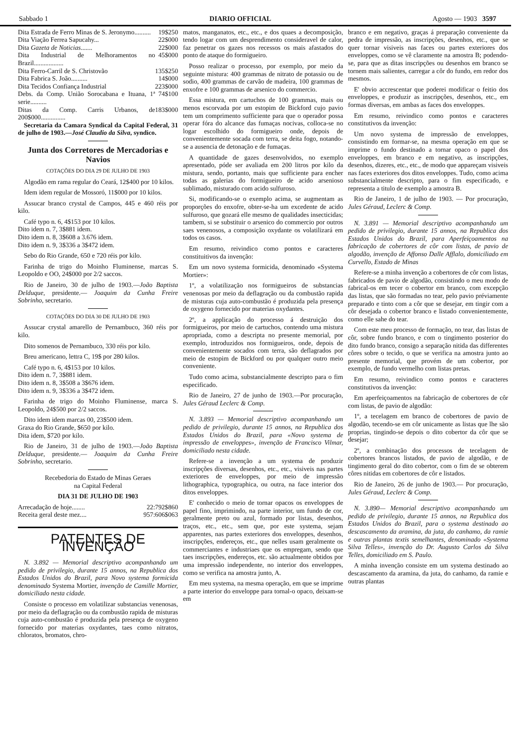Sabbado 1 DIARIO OFFICIAL Agosto — 1903 3597
| Dita Estrada de Ferro Minas de S. Jeronymo.......... | 19$250 |
| Dita Viação Ferrea Sapucahy... | 22$000 |
| Dita Gazeta de Noticias ....... | 22$000 |
| Dita Industrial de Melhoramentos no Brazil.................. | 45$000 |
| Dita Ferro-Carril de S. Christovão | 135$250 |
| Dita Fabrica S. João.......... | 14$000 |
| Dita Tecidos Confiança Industrial | 223$000 |
| Debs. da Comp. União Sorocabana e Ituana, 1ª serie.......... | 74$100 |
| Ditas da Comp. Carris Urbanos, de 200$000............... | 183$000 |
Secretaria da Camara Syndical da Capital Federal, 31 de julho de 1903.—José Claudio da Silva, syndico.
Junta dos Corretores de Mercadorias e Navios
COTAÇÕES DO DIA 29 DE JULHO DE 1903
Algodão em rama regular do Ceará, 12$400 por 10 kilos.
Idem idem regular de Mossoró, 11$000 por 10 kilos.
Assucar branco crystal de Campos, 445 e 460 réis por kilo.
Café typo n. 6, 4$153 por 10 kilos.
Dito idem n. 7, 3$881 idem.
Dito idem n. 8, 3$608 a 3.676 idem.
Dito idem n. 9, 3$336 a 3$472 idem.
Sebo do Rio Grande, 650 e 720 réis por kilo.
Farinha de trigo do Moinho Fluminense, marcas S. Leopoldo e OO, 24$000 por 2/2 saccos.
Rio de Janeiro, 30 de julho de 1903.—João Baptista Delduque, presidente.— Joaquim da Cunha Freire Sobrinho, secretario.
COTAÇÕES DO DIA 30 DE JULHO DE 1903
Assucar crystal amarello de Pernambuco, 360 réis por kilo.
Dito somenos de Pernambuco, 330 réis por kilo.
Breu americano, lettra C, 19$ por 280 kilos.
Café typo n. 6, 4$153 por 10 kilos.
Dito idem n. 7, 3$881 idem.
Dito idem n. 8, 3$508 a 3$676 idem.
Dito idem n. 9, 3$336 a 3$472 idem.
Farinha de trigo do Moinho Fluminense, marca S. Leopoldo, 24$500 por 2/2 saccos.
Dito idem idem marcas 00, 23$500 idem.
Graxa do Rio Grande, $650 por kilo.
Dita idem, $720 por kilo.
Rio de Janeiro, 31 de julho de 1903.—João Baptista Delduque, presidente.— Joaquim da Cunha Freire Sobrinho, secretario.
Recebedoria do Estado de Minas Geraes
na Capital Federal
DIA 31 DE JULHO DE 1903
| Arrecadação de hoje........ | 22:792$860 |
| Receita geral deste mez.... | 957:606$063 |
PATENTES DE INVENÇÃO
N. 3.892 — Memorial descriptivo acompanhando um pedido de privilegio, durante 15 annos, na Republica dos Estados Unidos do Brazil, para Novo systema formicida denominado Systema Mortier, invenção de Camille Mortier, domiciliado nesta cidade.
Consiste o processo em volatilizar substancias venenosas, por meio da deflagração ou da combustão rapida de misturas cuja auto-combustão é produzida pela presença de oxygeno fornecido por materias oxydantes, taes como nitratos, chloratos, bromatos, chro-
matos, manganatos, etc., etc., e dos quaes a decomposição, tendo logar com um desprendimento consideravel de calor, faz penetrar os gazes nos recessos os mais afastados do ponto de ataque do formigueiro.
Posso realizar o processo, por exemplo, por meio da seguinte mistura: 400 grammas de nitrato de potassio ou de sodio, 400 grammas de carvão de madeira, 100 grammas de enxofre e 100 grammas de arsenico do commercio.
Essa mistura, em cartuchos de 100 grammas, mais ou menos escorvada por um estopim de Bickford cujo pavio tem um comprimento sufficiente para que o operador possa operar fóra do alcance das fumaças nocivas, colloca-se no logar escolhido do formigueiro onde, depois de convenientemente socada com terra, se deita fogo, notando-se a ausencia de detonação e de fumaças.
A quantidade de gazes desenvolvidos, no exemplo apresentado, póde ser avaliada em 200 litros por kilo da mistura, sendo, portanto, mais que sufficiente para encher todas as galerias do formigueiro de acido arsenioso sublimado, misturado com acido sulfuroso.
Si, modificando-se o exemplo acima, se augmentam as proporções do enxofre, obter-se-ha um excedente de acido sulfuroso, que gozará elle mesmo de qualidades insecticidas; tambem, si se substituir o arsenico do commercio por outros saes venenosos, a composição oxydante os volatilizará em todos os casos.
Em resumo, reivindico como pontos e caracteres constituitivos da invenção:
Em um novo systema formicida, denominado «Systema Mortier»:
1º, a volatilização nos formigueiros de substancias venenosas por meio da deflagração ou da combustão rapida de misturas cuja auto-combustão é produzida pela presença de oxygeno fornecido por materias oxydantes.
2º, a applicação do processo á destruição dos formigueiros, por meio de cartuchos, contendo uma mistura apropriada, como a descripta no presente memorial, por exemplo, introduzidos nos formigueiros, onde, depois de convenientemente socados com terra, são deflagrados por meio de estopim de Bickford ou por qualquer outro meio conveniente.
Tudo como acima, substancialmente descripto para o fim especificado.
Rio de Janeiro, 27 de junho de 1903.—Por procuração, Jules Géraud Leclerc & Comp.
N. 3.893 — Memorial descriptivo acompanhando um pedido de privilegio, durante 15 annos, na Republica dos Estados Unidos do Brazil, para «Novo systema de impressão de enveloppes», invenção de Francisco Vilmar, domiciliado nesta cidade.
Refere-se a invenção a um systema de produzir inscripções diversas, desenhos, etc., etc., visiveis nas partes exteriores de enveloppes, por meio de impressão lithographica, typographica, ou outra, na face interior dos ditos enveloppes.
E' conhecido o meio de tornar opacos os enveloppes de papel fino, imprimindo, na parte interior, um fundo de cor, geralmente preto ou azul, formado por listas, desenhos, traços, etc., etc., sem que, por este systema, sejam apparentes, nas partes exteriores dos enveloppes, desenhos, inscripções, endereços, etc., que nelles usam geralmente os commerciantes e industriaes que os empregam, sendo que taes inscripções, endereços, etc. são actualmente obtidos por uma impressão independente, no interior dos enveloppes, como se verifica na amostra junto, A.
Em meu systema, na mesma operação, em que se imprime a parte interior do enveloppe para tornal-o opaco, deixam-se em
branco e em negativo, graças á preparação conveniente da pedra de impressão, as inscripções, desenhos, etc., que se quer tornar visiveis nas faces ou partes exteriores dos enveloppes, como se vê claramente na amostra B; podendo-se, para que as ditas inscripções ou desenhos em branco se tornem mais salientes, carregar a côr do fundo, em redor dos mesmos.
E' obvio accrescentar que poderei modificar o feitio dos enveloppes, e produzir as inscripções, desenhos, etc., em formas diversas, em ambas as faces dos enveloppes.
Em resumo, reivindico como pontos e caracteres constitutivos da invenção:
Um novo systema de impressão de enveloppes, consistindo em formar-se, na mesma operação em que se imprime o fundo destinado a tornar opaco o papel dos enveloppes, em branco e em negativo, as inscripções, desenhos, dizeres, etc., etc., de modo que appareçam visiveis nas faces exteriores dos ditos enveloppes. Tudo, como acima substancialmente descripto, para o fim especificado, e representa a titulo de exemplo a amostra B.
Rio de Janeiro, 1 de julho de 1903. — Por procuração, Jules Géraud, Leclerc & Comp.
N. 3.891 — Memorial descriptivo acompanhando um pedido de privilegio, durante 15 annos, na Republica dos Estados Unidos do Brazil, para Aperfeiçoamentos na fabricação de cobertores de côr com listas, de pavio de algodão, invenção de Affonso Dalle Afflalo, domiciliado em Curvello, Estado de Minas
Refere-se a minha invenção a cobertores de côr com listas, fabricados de pavio de algodão, consistindo o meu modo de fabrical-os em tecer o cobertor em branco, com excepção das listas, que são formadas no tear, pelo pavio préviamente preparado e tinto com a côr que se desejar, em tingir com a côr desejada o cobertor branco e listado convenientemente, como elle sahe do tear.
Com este meu processo de formação, no tear, das listas de côr, sobre fundo branco, e com o tingimento posterior do dito fundo branco, consigo a separação nitida das differentes côres sobre o tecido, o que se verifica na amostra junto ao presente memorial, que provém de um cobertor, por exemplo, de fundo vermelho com listas pretas.
Em resumo, reivindico como pontos e caracteres constitutivos da invenção:
Em aperfeiçoamentos na fabricação de cobertores de côr com listas, de pavio de algodão:
1º, a tecelagem em branco de cobertores de pavio de algodão, tecendo-se em côr unicamente as listas que lhe são proprias, tingindo-se depois o dito cobertor da côr que se desejar;
2º, a combinação dos processos de tecelagem de cobertores brancos listados, de pavio de algodão, e de tingimento geral do dito cobertor, com o fim de se obterem côres nitidas em cobertores de côr e listados.
Rio de Janeiro, 26 de junho de 1903.— Por procuração, Jules Géraud, Leclerc & Comp.
N. 3.890— Memorial descriptivo acompanhando um pedido de privilegio, durante 15 annos, na Republica dos Estados Unidos do Brazil, para o systema destinado ao descascamento da aramina, da juta, do canhamo, da ramie e outras plantas textis semelhantes, denominado «Systema Silva Telles», invenção do Dr. Augusto Carlos da Silva Telles, domiciliado em S. Paulo.
A minha invenção consiste em um systema destinado ao descascamento da aramina, da juta, do canhamo, da ramie e outras plantas